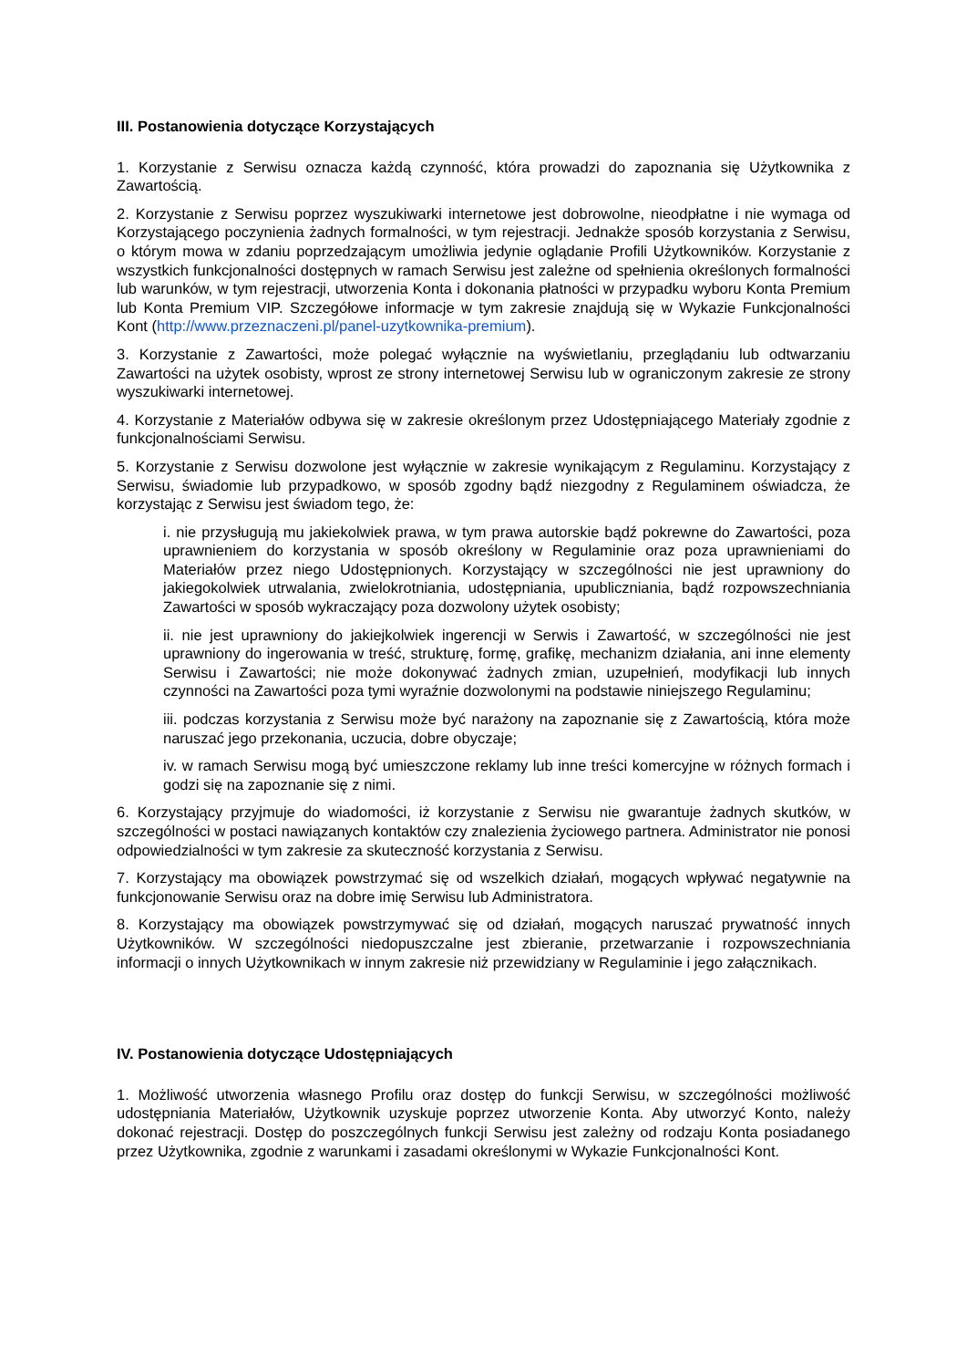III. Postanowienia dotyczące Korzystających
1. Korzystanie z Serwisu oznacza każdą czynność, która prowadzi do zapoznania się Użytkownika z Zawartością.
2. Korzystanie z Serwisu poprzez wyszukiwarki internetowe jest dobrowolne, nieodpłatne i nie wymaga od Korzystającego poczynienia żadnych formalności, w tym rejestracji. Jednakże sposób korzystania z Serwisu, o którym mowa w zdaniu poprzedzającym umożliwia jedynie oglądanie Profili Użytkowników. Korzystanie z wszystkich funkcjonalności dostępnych w ramach Serwisu jest zależne od spełnienia określonych formalności lub warunków, w tym rejestracji, utworzenia Konta i dokonania płatności w przypadku wyboru Konta Premium lub Konta Premium VIP. Szczegółowe informacje w tym zakresie znajdują się w Wykazie Funkcjonalności Kont (http://www.przeznaczeni.pl/panel-uzytkownika-premium).
3. Korzystanie z Zawartości, może polegać wyłącznie na wyświetlaniu, przeglądaniu lub odtwarzaniu Zawartości na użytek osobisty, wprost ze strony internetowej Serwisu lub w ograniczonym zakresie ze strony wyszukiwarki internetowej.
4. Korzystanie z Materiałów odbywa się w zakresie określonym przez Udostępniającego Materiały zgodnie z funkcjonalnościami Serwisu.
5. Korzystanie z Serwisu dozwolone jest wyłącznie w zakresie wynikającym z Regulaminu. Korzystający z Serwisu, świadomie lub przypadkowo, w sposób zgodny bądź niezgodny z Regulaminem oświadcza, że korzystając z Serwisu jest świadom tego, że:
i. nie przysługują mu jakiekolwiek prawa, w tym prawa autorskie bądź pokrewne do Zawartości, poza uprawnieniem do korzystania w sposób określony w Regulaminie oraz poza uprawnieniami do Materiałów przez niego Udostępnionych. Korzystający w szczególności nie jest uprawniony do jakiegokolwiek utrwalania, zwielokrotniania, udostępniania, upubliczniania, bądź rozpowszechniania Zawartości w sposób wykraczający poza dozwolony użytek osobisty;
ii. nie jest uprawniony do jakiejkolwiek ingerencji w Serwis i Zawartość, w szczególności nie jest uprawniony do ingerowania w treść, strukturę, formę, grafikę, mechanizm działania, ani inne elementy Serwisu i Zawartości; nie może dokonywać żadnych zmian, uzupełnień, modyfikacji lub innych czynności na Zawartości poza tymi wyraźnie dozwolonymi na podstawie niniejszego Regulaminu;
iii. podczas korzystania z Serwisu może być narażony na zapoznanie się z Zawartością, która może naruszać jego przekonania, uczucia, dobre obyczaje;
iv. w ramach Serwisu mogą być umieszczone reklamy lub inne treści komercyjne w różnych formach i godzi się na zapoznanie się z nimi.
6. Korzystający przyjmuje do wiadomości, iż korzystanie z Serwisu nie gwarantuje żadnych skutków, w szczególności w postaci nawiązanych kontaktów czy znalezienia życiowego partnera. Administrator nie ponosi odpowiedzialności w tym zakresie za skuteczność korzystania z Serwisu.
7. Korzystający ma obowiązek powstrzymać się od wszelkich działań, mogących wpływać negatywnie na funkcjonowanie Serwisu oraz na dobre imię Serwisu lub Administratora.
8. Korzystający ma obowiązek powstrzymywać się od działań, mogących naruszać prywatność innych Użytkowników. W szczególności niedopuszczalne jest zbieranie, przetwarzanie i rozpowszechniania informacji o innych Użytkownikach w innym zakresie niż przewidziany w Regulaminie i jego załącznikach.
IV. Postanowienia dotyczące Udostępniających
1. Możliwość utworzenia własnego Profilu oraz dostęp do funkcji Serwisu, w szczególności możliwość udostępniania Materiałów, Użytkownik uzyskuje poprzez utworzenie Konta. Aby utworzyć Konto, należy dokonać rejestracji. Dostęp do poszczególnych funkcji Serwisu jest zależny od rodzaju Konta posiadanego przez Użytkownika, zgodnie z warunkami i zasadami określonymi w Wykazie Funkcjonalności Kont.